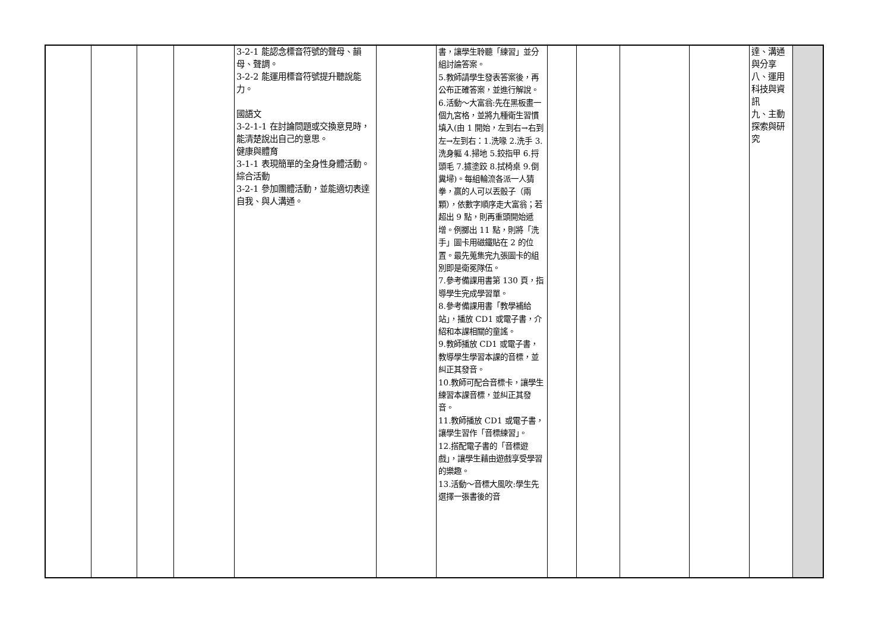| | | | | 3-2-1 能認念標音符號的聲母、韻母、聲調。 3-2-2 能運用標音符號提升聽說能力。 國語文 3-2-1-1 在討論問題或交換意見時，能清楚說出自己的意思。 健康與體育 3-1-1 表現簡單的全身性身體活動。 綜合活動 3-2-1 參加團體活動，並能適切表達自我、與人溝通。 | | 書，讓學生聆聽「練習」並分組討論答案。 5.教師請學生發表答案後，再公布正確答案，並進行解說。 6.活動～大富翁:先在黑板畫一個九宮格，並將九種衛生習慣填入(由 1 開始，左到右→右到左→左到右：1.洗喙 2.洗手 3.洗身軀 4.掃地 5.鉸指甲 6.捋頭毛 7.攄塗跤 8.拭椅桌 9.倒糞埽)。每組輪流各派一人猜拳，贏的人可以丟骰子（兩顆），依數字順序走大富翁；若超出 9 點，則再重頭開始遞增。例擲出 11 點，則將「洗手」圖卡用磁鐵貼在 2 的位置。最先蒐集完九張圖卡的組別即是衛冕隊伍。 7.參考備課用書第 130 頁，指導學生完成學習單。 8.參考備課用書「教學補給站」，播放 CD1 或電子書，介紹和本課相關的童謠。 9.教師播放 CD1 或電子書，教導學生學習本課的音標，並糾正其發音。 10.教師可配合音標卡，讓學生練習本課音標，並糾正其發音。 11.教師播放 CD1 或電子書，讓學生習作「音標練習」。 12.搭配電子書的「音標遊戲」，讓學生藉由遊戲享受學習的樂趣。 13.活動～音標大風吹:學生先選擇一張書後的音 | | | | | 達、溝通與分享 八、運用科技與資訊 九、主動探索與研究 | |